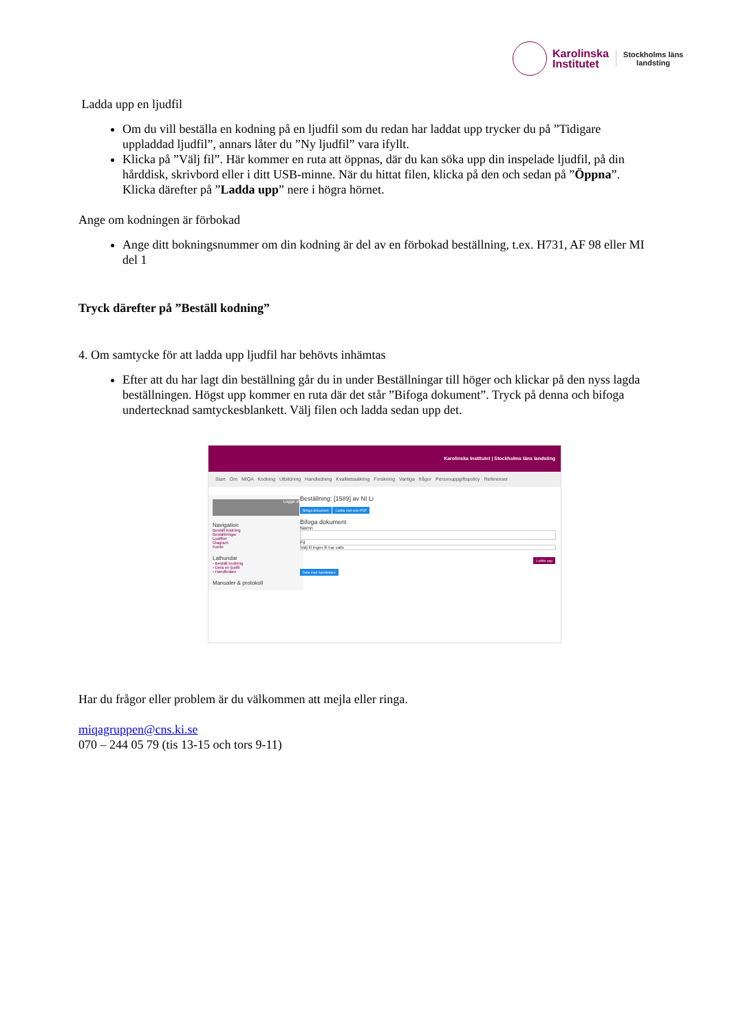Karolinska
Institutet
Stockholms läns
landsting
Ladda upp en ljudfil
Om du vill beställa en kodning på en ljudfil som du redan har laddat upp trycker du på ”Tidigare uppladdad ljudfil”, annars låter du ”Ny ljudfil” vara ifyllt.
Klicka på ”Välj fil”. Här kommer en ruta att öppnas, där du kan söka upp din inspelade ljudfil, på din hårddisk, skrivbord eller i ditt USB-minne. När du hittat filen, klicka på den och sedan på ”Öppna”. Klicka därefter på ”Ladda upp” nere i högra hörnet.
Ange om kodningen är förbokad
Ange ditt bokningsnummer om din kodning är del av en förbokad beställning, t.ex. H731, AF 98 eller MI del 1
Tryck därefter på ”Beställ kodning”
4. Om samtycke för att ladda upp ljudfil har behövts inhämtas
Efter att du har lagt din beställning går du in under Beställningar till höger och klickar på den nyss lagda beställningen. Högst upp kommer en ruta där det står ”Bifoga dokument”. Tryck på denna och bifoga undertecknad samtyckesblankett. Välj filen och ladda sedan upp det.
Karolinska Institutet | Stockholms läns landsting
Start Om MIQA Kodning Utbildning Handledning Kvalitetssäkring Forskning Vanliga frågor Personuppgiftspolicy Referenser
Logga ut
Navigation
Beställ kodning
Beställningar
Ljudfiler
Diagram
Konto
Lathundar
› Beställ kodning
› Dela en ljudfil
› Handledare
Manualer & protokoll
Beställning: [1589] av NI Li
Bifoga dokument Ladda ned som PDF
Bifoga dokument
Namn
Fil
Välj fil Ingen fil har valts
Ladda upp
Dela med handledare
Har du frågor eller problem är du välkommen att mejla eller ringa.
miqagruppen@cns.ki.se
070 – 244 05 79 (tis 13-15 och tors 9-11)